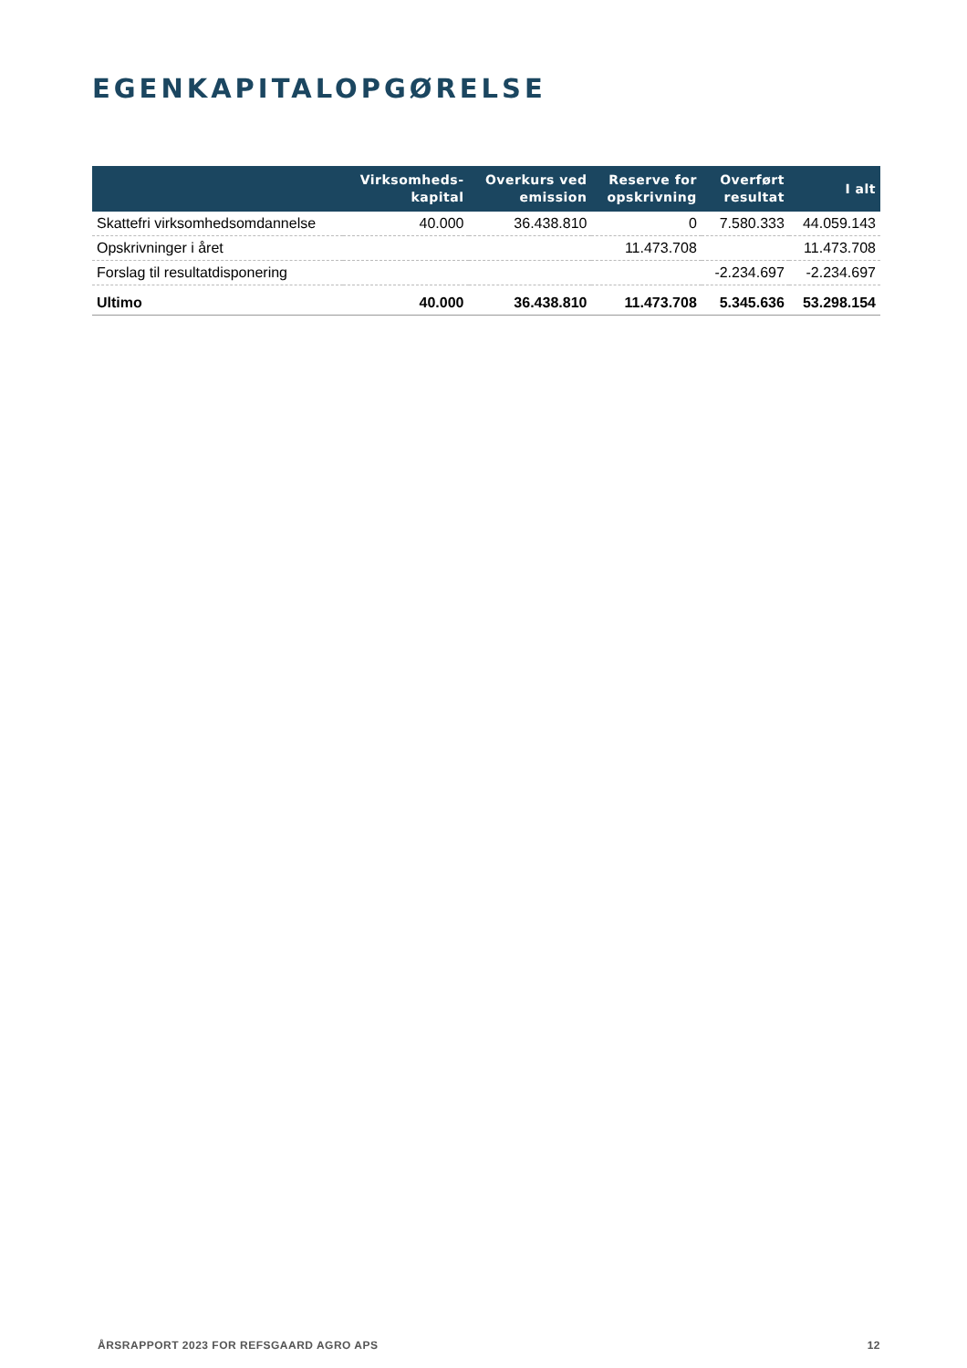EGENKAPITALOPGØRELSE
| | Virksomheds- kapital | Overkurs ved emission | Reserve for opskrivning | Overført resultat | I alt |
| --- | --- | --- | --- | --- | --- |
| Skattefri virksomhedsomdannelse | 40.000 | 36.438.810 | 0 | 7.580.333 | 44.059.143 |
| Opskrivninger i året | | | 11.473.708 | | 11.473.708 |
| Forslag til resultatdisponering | | | | -2.234.697 | -2.234.697 |
| Ultimo | 40.000 | 36.438.810 | 11.473.708 | 5.345.636 | 53.298.154 |
ÅRSRAPPORT 2023 FOR REFSGAARD AGRO APS 12